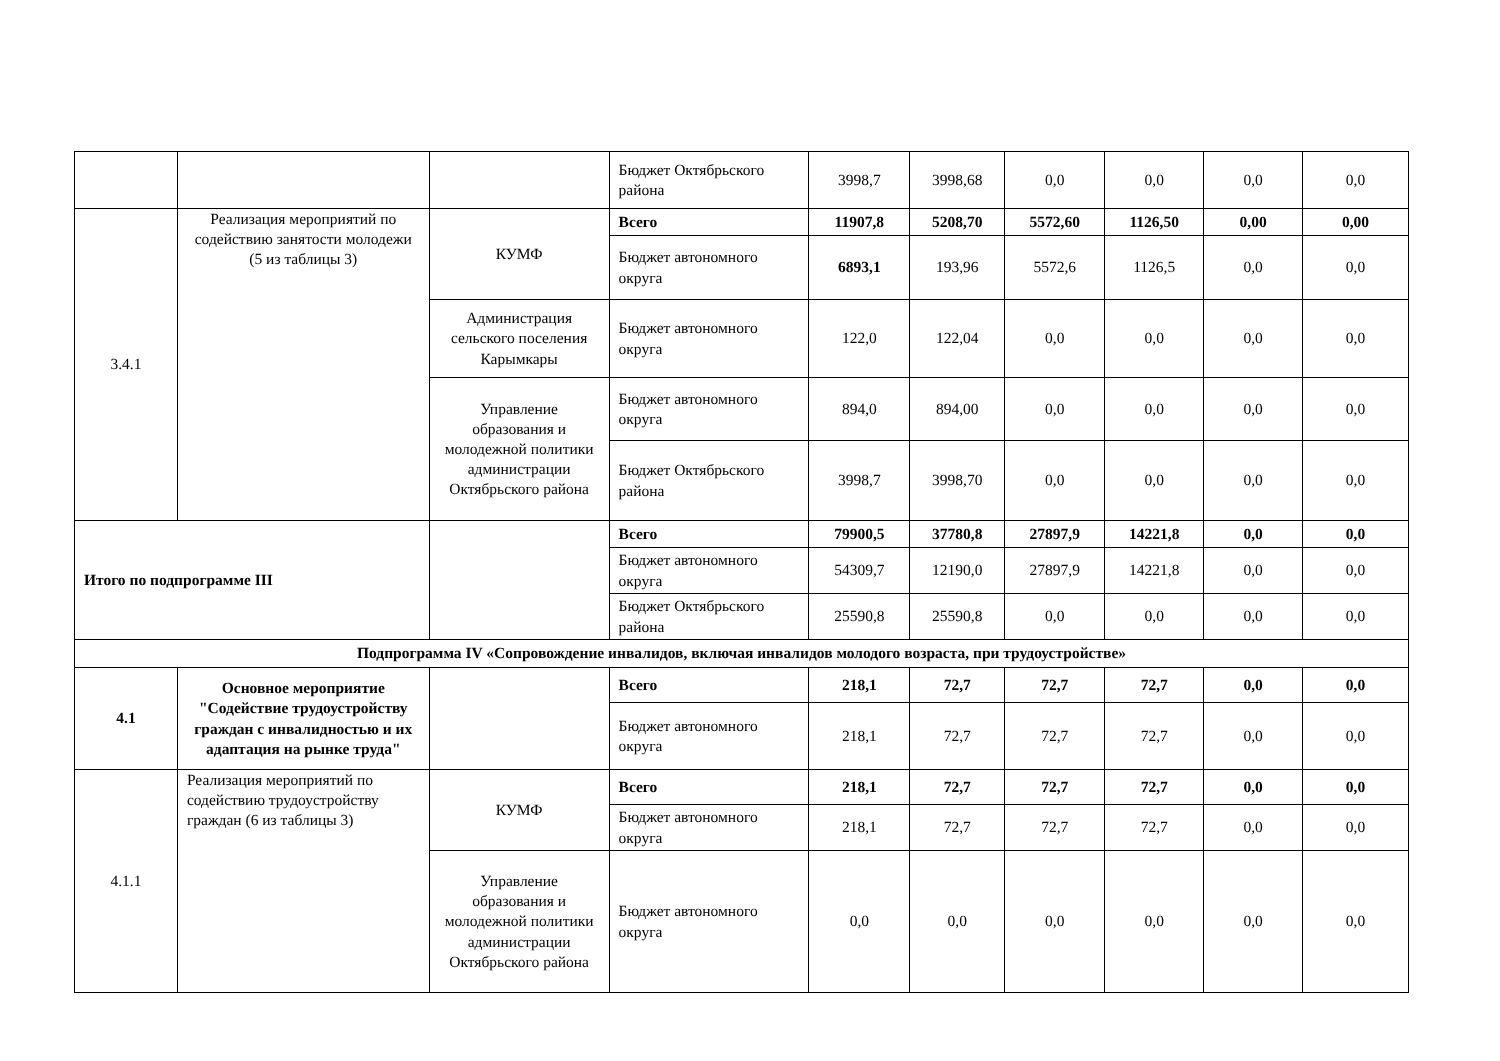| | | | Бюджет Октябрьского района | 3998,7 | 3998,68 | 0,0 | 0,0 | 0,0 | 0,0 |
| 3.4.1 | Реализация мероприятий по содействию занятости молодежи (5 из таблицы 3) | КУМФ | Всего | 11907,8 | 5208,70 | 5572,60 | 1126,50 | 0,00 | 0,00 |
| | | | Бюджет автономного округа | 6893,1 | 193,96 | 5572,6 | 1126,5 | 0,0 | 0,0 |
| | | Администрация сельского поселения Карымкары | Бюджет автономного округа | 122,0 | 122,04 | 0,0 | 0,0 | 0,0 | 0,0 |
| | | Управление образования и молодежной политики администрации Октябрьского района | Бюджет автономного округа | 894,0 | 894,00 | 0,0 | 0,0 | 0,0 | 0,0 |
| | | | Бюджет Октябрьского района | 3998,7 | 3998,70 | 0,0 | 0,0 | 0,0 | 0,0 |
| Итого по подпрограмме III | | | Всего | 79900,5 | 37780,8 | 27897,9 | 14221,8 | 0,0 | 0,0 |
| | | | Бюджет автономного округа | 54309,7 | 12190,0 | 27897,9 | 14221,8 | 0,0 | 0,0 |
| | | | Бюджет Октябрьского района | 25590,8 | 25590,8 | 0,0 | 0,0 | 0,0 | 0,0 |
| Подпрограмма IV «Сопровождение инвалидов, включая инвалидов молодого возраста, при трудоустройстве» | | | | | | | | | |
| 4.1 | Основное мероприятие "Содействие трудоустройству граждан с инвалидностью и их адаптация на рынке труда" | | Всего | 218,1 | 72,7 | 72,7 | 72,7 | 0,0 | 0,0 |
| | | | Бюджет автономного округа | 218,1 | 72,7 | 72,7 | 72,7 | 0,0 | 0,0 |
| 4.1.1 | Реализация мероприятий по содействию трудоустройству граждан (6 из таблицы 3) | КУМФ | Всего | 218,1 | 72,7 | 72,7 | 72,7 | 0,0 | 0,0 |
| | | | Бюджет автономного округа | 218,1 | 72,7 | 72,7 | 72,7 | 0,0 | 0,0 |
| | | Управление образования и молодежной политики администрации Октябрьского района | Бюджет автономного округа | 0,0 | 0,0 | 0,0 | 0,0 | 0,0 | 0,0 |